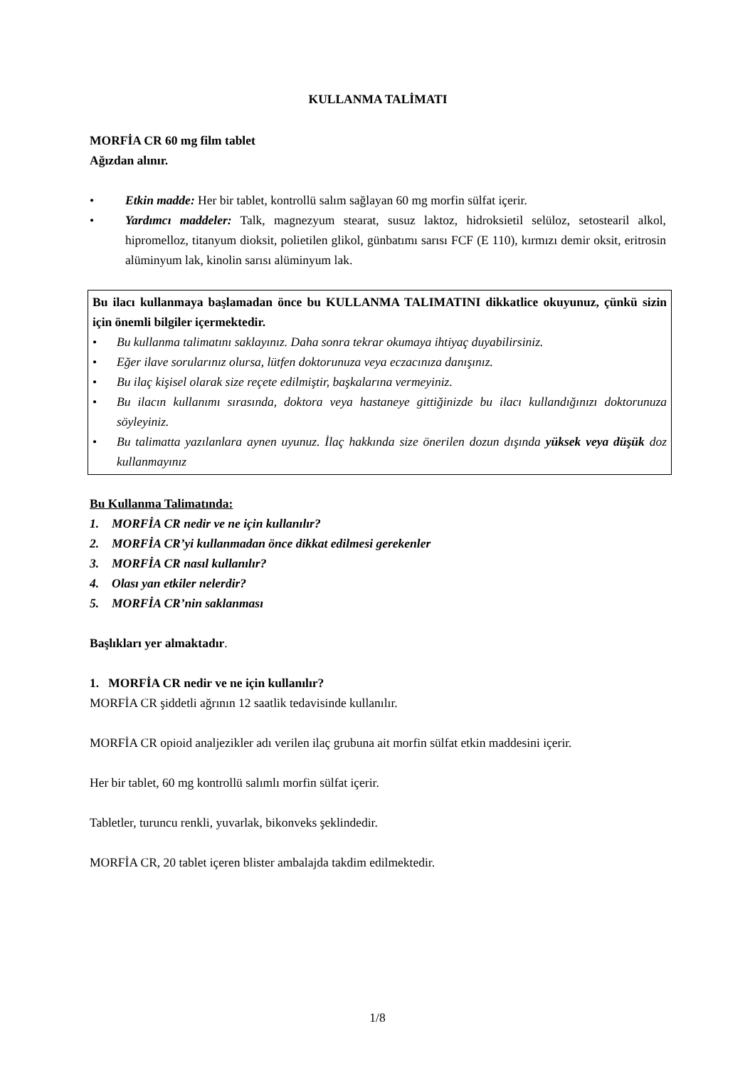KULLANMA TALİMATI
MORFİA CR 60 mg film tablet
Ağızdan alınır.
• Etkin madde: Her bir tablet, kontrollü salım sağlayan 60 mg morfin sülfat içerir.
• Yardımcı maddeler: Talk, magnezyum stearat, susuz laktoz, hidroksietil selüloz, setostearil alkol, hipromelloz, titanyum dioksit, polietilen glikol, günbatımı sarısı FCF (E 110), kırmızı demir oksit, eritrosin alüminyum lak, kinolin sarısı alüminyum lak.
Bu ilacı kullanmaya başlamadan önce bu KULLANMA TALIMATINI dikkatlice okuyunuz, çünkü sizin için önemli bilgiler içermektedir.
• Bu kullanma talimatını saklayınız. Daha sonra tekrar okumaya ihtiyaç duyabilirsiniz.
• Eğer ilave sorularınız olursa, lütfen doktorunuza veya eczacınıza danışınız.
• Bu ilaç kişisel olarak size reçete edilmiştir, başkalarına vermeyiniz.
• Bu ilacın kullanımı sırasında, doktora veya hastaneye gittiğinizde bu ilacı kullandığınızı doktorunuza söyleyiniz.
• Bu talimatta yazılanlara aynen uyunuz. İlaç hakkında size önerilen dozun dışında yüksek veya düşük doz kullanmayınız
Bu Kullanma Talimatında:
1. MORFİA CR nedir ve ne için kullanılır?
2. MORFİA CR’yi kullanmadan önce dikkat edilmesi gerekenler
3. MORFİA CR nasıl kullanılır?
4. Olası yan etkiler nelerdir?
5. MORFİA CR’nin saklanması
Başlıkları yer almaktadır.
1. MORFİA CR nedir ve ne için kullanılır?
MORFİA CR şiddetli ağrının 12 saatlik tedavisinde kullanılır.
MORFİA CR opioid analjezikler adı verilen ilaç grubuna ait morfin sülfat etkin maddesini içerir.
Her bir tablet, 60 mg kontrollü salımlı morfin sülfat içerir.
Tabletler, turuncu renkli, yuvarlak, bikonveks şeklindedir.
MORFİA CR, 20 tablet içeren blister ambalajda takdim edilmektedir.
1/8